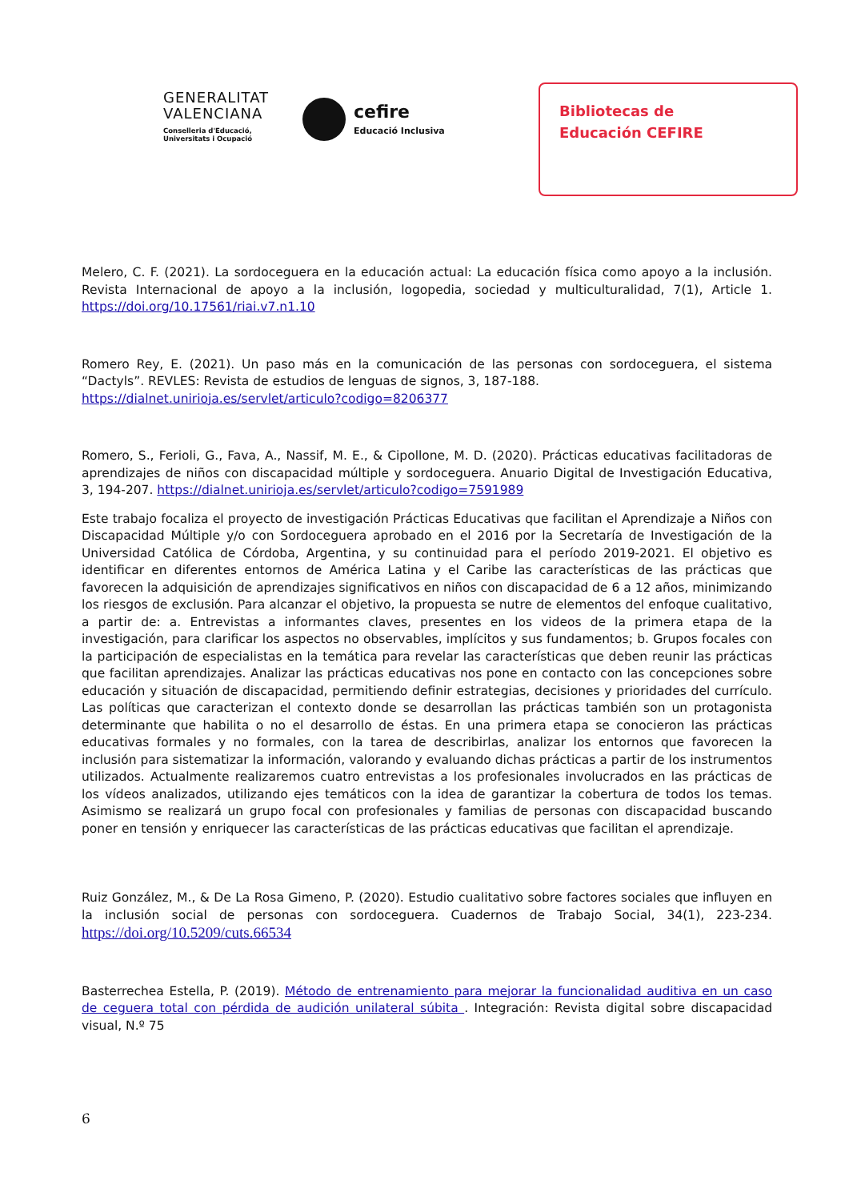GENERALITAT
VALENCIANA
Conselleria d'Educació,
Universitats i Ocupació
cefire
Educació Inclusiva
Bibliotecas de
Educación CEFIRE
Melero, C. F. (2021). La sordoceguera en la educación actual: La educación física como apoyo a la inclusión. Revista Internacional de apoyo a la inclusión, logopedia, sociedad y multiculturalidad, 7(1), Article 1. https://doi.org/10.17561/riai.v7.n1.10
Romero Rey, E. (2021). Un paso más en la comunicación de las personas con sordoceguera, el sistema “Dactyls”. REVLES: Revista de estudios de lenguas de signos, 3, 187-188.
https://dialnet.unirioja.es/servlet/articulo?codigo=8206377
Romero, S., Ferioli, G., Fava, A., Nassif, M. E., & Cipollone, M. D. (2020). Prácticas educativas facilitadoras de aprendizajes de niños con discapacidad múltiple y sordoceguera. Anuario Digital de Investigación Educativa, 3, 194-207. https://dialnet.unirioja.es/servlet/articulo?codigo=7591989
Este trabajo focaliza el proyecto de investigación Prácticas Educativas que facilitan el Aprendizaje a Niños con Discapacidad Múltiple y/o con Sordoceguera aprobado en el 2016 por la Secretaría de Investigación de la Universidad Católica de Córdoba, Argentina, y su continuidad para el período 2019-2021. El objetivo es identificar en diferentes entornos de América Latina y el Caribe las características de las prácticas que favorecen la adquisición de aprendizajes significativos en niños con discapacidad de 6 a 12 años, minimizando los riesgos de exclusión. Para alcanzar el objetivo, la propuesta se nutre de elementos del enfoque cualitativo, a partir de: a. Entrevistas a informantes claves, presentes en los videos de la primera etapa de la investigación, para clarificar los aspectos no observables, implícitos y sus fundamentos; b. Grupos focales con la participación de especialistas en la temática para revelar las características que deben reunir las prácticas que facilitan aprendizajes. Analizar las prácticas educativas nos pone en contacto con las concepciones sobre educación y situación de discapacidad, permitiendo definir estrategias, decisiones y prioridades del currículo. Las políticas que caracterizan el contexto donde se desarrollan las prácticas también son un protagonista determinante que habilita o no el desarrollo de éstas. En una primera etapa se conocieron las prácticas educativas formales y no formales, con la tarea de describirlas, analizar los entornos que favorecen la inclusión para sistematizar la información, valorando y evaluando dichas prácticas a partir de los instrumentos utilizados. Actualmente realizaremos cuatro entrevistas a los profesionales involucrados en las prácticas de los vídeos analizados, utilizando ejes temáticos con la idea de garantizar la cobertura de todos los temas. Asimismo se realizará un grupo focal con profesionales y familias de personas con discapacidad buscando poner en tensión y enriquecer las características de las prácticas educativas que facilitan el aprendizaje.
Ruiz González, M., & De La Rosa Gimeno, P. (2020). Estudio cualitativo sobre factores sociales que influyen en la inclusión social de personas con sordoceguera. Cuadernos de Trabajo Social, 34(1), 223-234. https://doi.org/10.5209/cuts.66534
Basterrechea Estella, P. (2019). Método de entrenamiento para mejorar la funcionalidad auditiva en un caso de ceguera total con pérdida de audición unilateral súbita . Integración: Revista digital sobre discapacidad visual, N.º 75
6